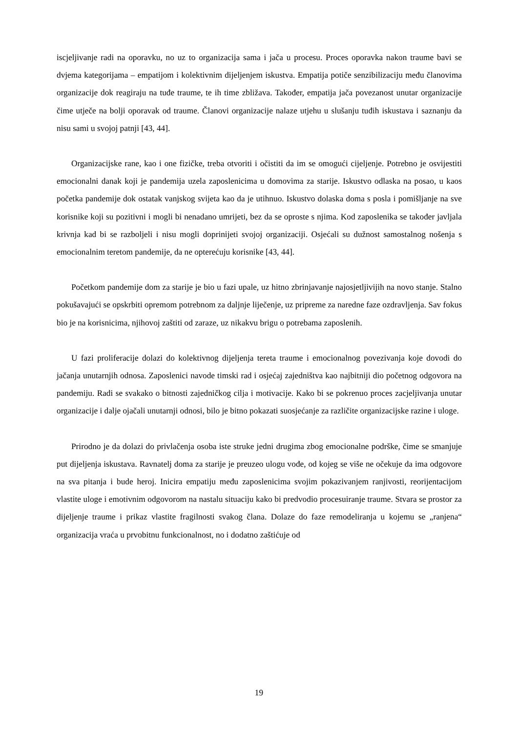iscjeljivanje radi na oporavku, no uz to organizacija sama i jača u procesu. Proces oporavka nakon traume bavi se dvjema kategorijama – empatijom i kolektivnim dijeljenjem iskustva. Empatija potiče senzibilizaciju među članovima organizacije dok reagiraju na tuđe traume, te ih time zbližava. Također, empatija jača povezanost unutar organizacije čime utječe na bolji oporavak od traume. Članovi organizacije nalaze utjehu u slušanju tuđih iskustava i saznanju da nisu sami u svojoj patnji [43, 44].
Organizacijske rane, kao i one fizičke, treba otvoriti i očistiti da im se omogući cijeljenje. Potrebno je osvijestiti emocionalni danak koji je pandemija uzela zaposlenicima u domovima za starije. Iskustvo odlaska na posao, u kaos početka pandemije dok ostatak vanjskog svijeta kao da je utihnuo. Iskustvo dolaska doma s posla i pomišljanje na sve korisnike koji su pozitivni i mogli bi nenadano umrijeti, bez da se oproste s njima. Kod zaposlenika se također javljala krivnja kad bi se razboljeli i nisu mogli doprinijeti svojoj organizaciji. Osjećali su dužnost samostalnog nošenja s emocionalnim teretom pandemije, da ne opterećuju korisnike [43, 44].
Početkom pandemije dom za starije je bio u fazi upale, uz hitno zbrinjavanje najosjetljivijih na novo stanje. Stalno pokušavajući se opskrbiti opremom potrebnom za daljnje liječenje, uz pripreme za naredne faze ozdravljenja. Sav fokus bio je na korisnicima, njihovoj zaštiti od zaraze, uz nikakvu brigu o potrebama zaposlenih.
U fazi proliferacije dolazi do kolektivnog dijeljenja tereta traume i emocionalnog povezivanja koje dovodi do jačanja unutarnjih odnosa. Zaposlenici navode timski rad i osjećaj zajedništva kao najbitniji dio početnog odgovora na pandemiju. Radi se svakako o bitnosti zajedničkog cilja i motivacije. Kako bi se pokrenuo proces zacjeljivanja unutar organizacije i dalje ojačali unutarnji odnosi, bilo je bitno pokazati suosjećanje za različite organizacijske razine i uloge.
Prirodno je da dolazi do privlačenja osoba iste struke jedni drugima zbog emocionalne podrške, čime se smanjuje put dijeljenja iskustava. Ravnatelj doma za starije je preuzeo ulogu vođe, od kojeg se više ne očekuje da ima odgovore na sva pitanja i bude heroj. Inicira empatiju među zaposlenicima svojim pokazivanjem ranjivosti, reorijentacijom vlastite uloge i emotivnim odgovorom na nastalu situaciju kako bi predvodio procesuiranje traume. Stvara se prostor za dijeljenje traume i prikaz vlastite fragilnosti svakog člana. Dolaze do faze remodeliranja u kojemu se „ranjena“ organizacija vraća u prvobitnu funkcionalnost, no i dodatno zaštićuje od
19